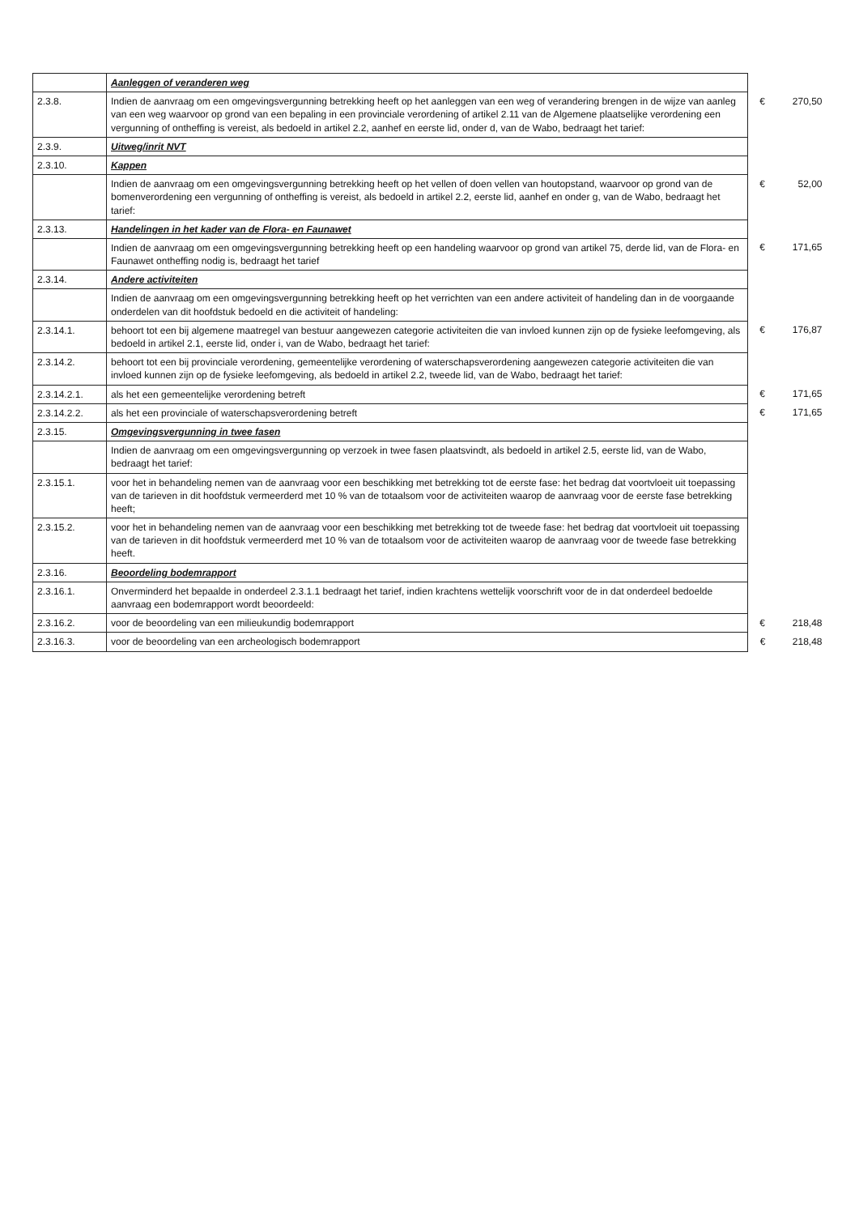| | Aanleggen of veranderen weg | | |
| 2.3.8. | Indien de aanvraag om een omgevingsvergunning betrekking heeft op het aanleggen van een weg of verandering brengen in de wijze van aanleg van een weg waarvoor op grond van een bepaling in een provinciale verordening of artikel 2.11 van de Algemene plaatselijke verordening een vergunning of ontheffing is vereist, als bedoeld in artikel 2.2, aanhef en eerste lid, onder d, van de Wabo, bedraagt het tarief: | € | 270,50 |
| 2.3.9. | Uitweg/inrit NVT | | |
| 2.3.10. | Kappen | | |
| | Indien de aanvraag om een omgevingsvergunning betrekking heeft op het vellen of doen vellen van houtopstand, waarvoor op grond van de bomenverordening een vergunning of ontheffing is vereist, als bedoeld in artikel 2.2, eerste lid, aanhef en onder g, van de Wabo, bedraagt het tarief: | € | 52,00 |
| 2.3.13. | Handelingen in het kader van de Flora- en Faunawet | | |
| | Indien de aanvraag om een omgevingsvergunning betrekking heeft op een handeling waarvoor op grond van artikel 75, derde lid, van de Flora- en Faunawet ontheffing nodig is, bedraagt het tarief | € | 171,65 |
| 2.3.14. | Andere activiteiten | | |
| | Indien de aanvraag om een omgevingsvergunning betrekking heeft op het verrichten van een andere activiteit of handeling dan in de voorgaande onderdelen van dit hoofdstuk bedoeld en die activiteit of handeling: | | |
| 2.3.14.1. | behoort tot een bij algemene maatregel van bestuur aangewezen categorie activiteiten die van invloed kunnen zijn op de fysieke leefomgeving, als bedoeld in artikel 2.1, eerste lid, onder i, van de Wabo, bedraagt het tarief: | € | 176,87 |
| 2.3.14.2. | behoort tot een bij provinciale verordening, gemeentelijke verordening of waterschapsverordening aangewezen categorie activiteiten die van invloed kunnen zijn op de fysieke leefomgeving, als bedoeld in artikel 2.2, tweede lid, van de Wabo, bedraagt het tarief: | | |
| 2.3.14.2.1. | als het een gemeentelijke verordening betreft | € | 171,65 |
| 2.3.14.2.2. | als het een provinciale of waterschapsverordening betreft | € | 171,65 |
| 2.3.15. | Omgevingsvergunning in twee fasen | | |
| | Indien de aanvraag om een omgevingsvergunning op verzoek in twee fasen plaatsvindt, als bedoeld in artikel 2.5, eerste lid, van de Wabo, bedraagt het tarief: | | |
| 2.3.15.1. | voor het in behandeling nemen van de aanvraag voor een beschikking met betrekking tot de eerste fase: het bedrag dat voortvloeit uit toepassing van de tarieven in dit hoofdstuk vermeerderd met 10 % van de totaalsom voor de activiteiten waarop de aanvraag voor de eerste fase betrekking heeft; | | |
| 2.3.15.2. | voor het in behandeling nemen van de aanvraag voor een beschikking met betrekking tot de tweede fase: het bedrag dat voortvloeit uit toepassing van de tarieven in dit hoofdstuk vermeerderd met 10 % van de totaalsom voor de activiteiten waarop de aanvraag voor de tweede fase betrekking heeft. | | |
| 2.3.16. | Beoordeling bodemrapport | | |
| 2.3.16.1. | Onverminderd het bepaalde in onderdeel 2.3.1.1 bedraagt het tarief, indien krachtens wettelijk voorschrift voor de in dat onderdeel bedoelde aanvraag een bodemrapport wordt beoordeeld: | | |
| 2.3.16.2. | voor de beoordeling van een milieukundig bodemrapport | € | 218,48 |
| 2.3.16.3. | voor de beoordeling van een archeologisch bodemrapport | € | 218,48 |